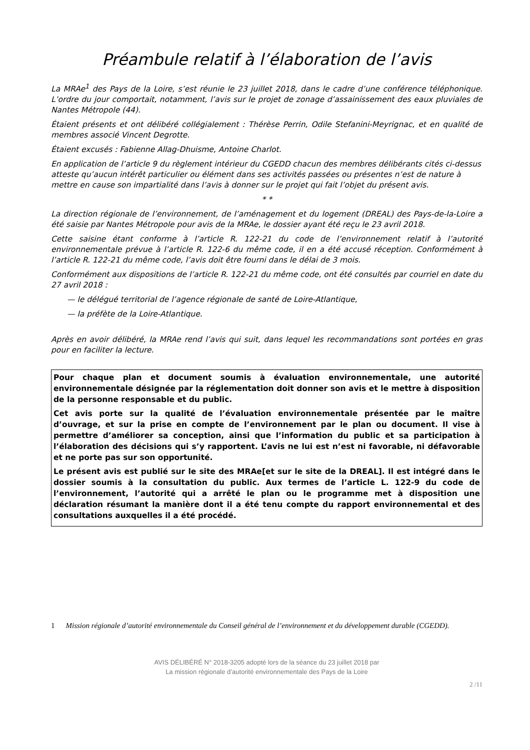Préambule relatif à l’élaboration de l’avis
La MRAe<sup>1</sup> des Pays de la Loire, s’est réunie le 23 juillet 2018, dans le cadre d’une conférence téléphonique. L’ordre du jour comportait, notamment, l’avis sur le projet de zonage d’assainissement des eaux pluviales de Nantes Métropole (44).
Étaient présents et ont délibéré collégialement : Thérèse Perrin, Odile Stefanini-Meyrignac, et en qualité de membres associé Vincent Degrotte.
Étaient excusés : Fabienne Allag-Dhuisme, Antoine Charlot.
En application de l’article 9 du règlement intérieur du CGEDD chacun des membres délibérants cités ci-dessus atteste qu’aucun intérêt particulier ou élément dans ses activités passées ou présentes n’est de nature à mettre en cause son impartialité dans l’avis à donner sur le projet qui fait l’objet du présent avis.
* *
La direction régionale de l’environnement, de l’aménagement et du logement (DREAL) des Pays-de-la-Loire a été saisie par Nantes Métropole pour avis de la MRAe, le dossier ayant été reçu le 23 avril 2018.
Cette saisine étant conforme à l’article R. 122-21 du code de l’environnement relatif à l’autorité environnementale prévue à l’article R. 122-6 du même code, il en a été accusé réception. Conformément à l’article R. 122-21 du même code, l’avis doit être fourni dans le délai de 3 mois.
Conformément aux dispositions de l’article R. 122-21 du même code, ont été consultés par courriel en date du 27 avril 2018 :
— le délégué territorial de l’agence régionale de santé de Loire-Atlantique,
— la préfète de la Loire-Atlantique.
Après en avoir délibéré, la MRAe rend l’avis qui suit, dans lequel les recommandations sont portées en gras pour en faciliter la lecture.
Pour chaque plan et document soumis à évaluation environnementale, une autorité environnementale désignée par la réglementation doit donner son avis et le mettre à disposition de la personne responsable et du public.
Cet avis porte sur la qualité de l’évaluation environnementale présentée par le maître d’ouvrage, et sur la prise en compte de l’environnement par le plan ou document. Il vise à permettre d’améliorer sa conception, ainsi que l’information du public et sa participation à l’élaboration des décisions qui s’y rapportent. L’avis ne lui est n’est ni favorable, ni défavorable et ne porte pas sur son opportunité.
Le présent avis est publié sur le site des MRAe[et sur le site de la DREAL]. Il est intégré dans le dossier soumis à la consultation du public. Aux termes de l’article L. 122-9 du code de l’environnement, l’autorité qui a arrêté le plan ou le programme met à disposition une déclaration résumant la manière dont il a été tenu compte du rapport environnemental et des consultations auxquelles il a été procédé.
1 Mission régionale d’autorité environnementale du Conseil général de l’environnement et du développement durable (CGEDD).
AVIS DÉLIBÉRÉ N° 2018-3205 adopté lors de la séance du 23 juillet 2018 par
La mission régionale d’autorité environnementale des Pays de la Loire
2 /11